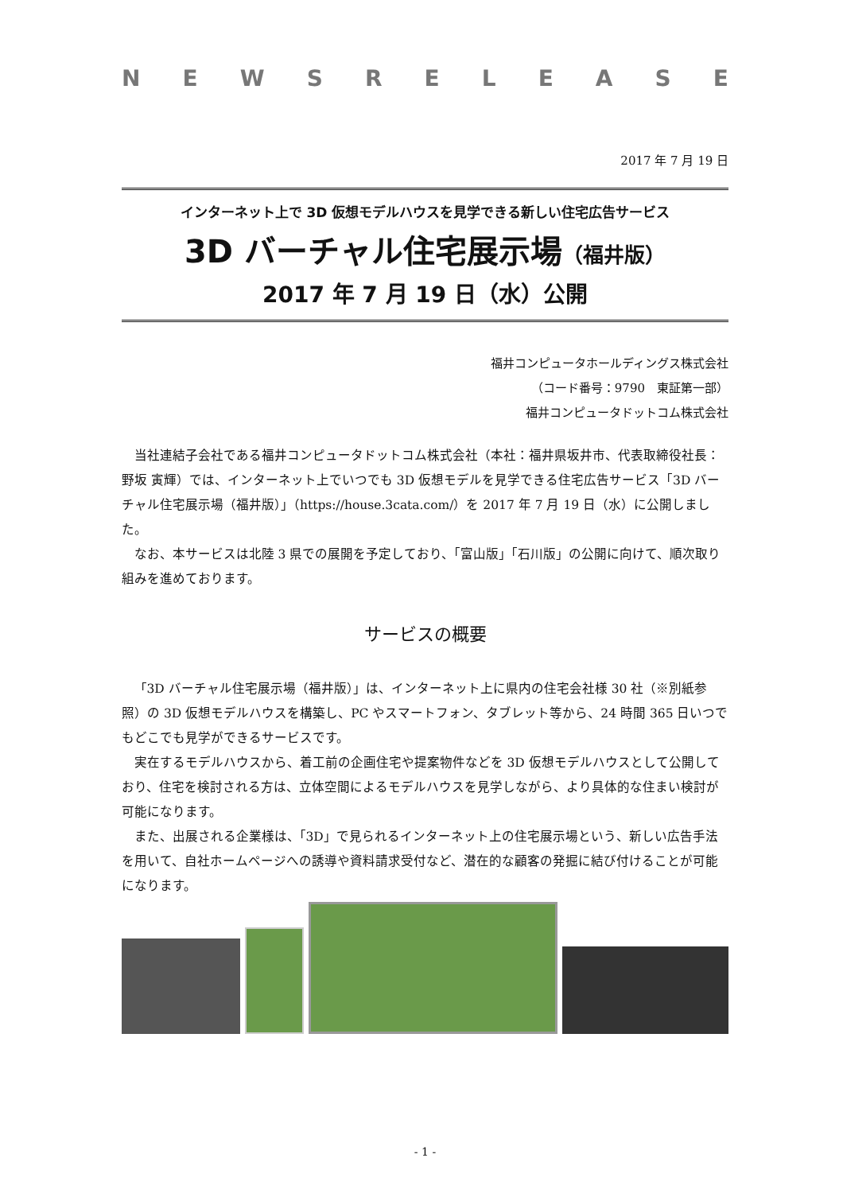NEWSRELEASE
2017 年 7 月 19 日
インターネット上で 3D 仮想モデルハウスを見学できる新しい住宅広告サービス
3D バーチャル住宅展示場（福井版）
2017 年 7 月 19 日（水）公開
福井コンピュータホールディングス株式会社
（コード番号：9790　東証第一部）
福井コンピュータドットコム株式会社
当社連結子会社である福井コンピュータドットコム株式会社（本社：福井県坂井市、代表取締役社長：野坂 寅輝）では、インターネット上でいつでも 3D 仮想モデルを見学できる住宅広告サービス「3D バーチャル住宅展示場（福井版）」（https://house.3cata.com/）を 2017 年 7 月 19 日（水）に公開しました。
なお、本サービスは北陸 3 県での展開を予定しており、「富山版」「石川版」の公開に向けて、順次取り組みを進めております。
サービスの概要
「3D バーチャル住宅展示場（福井版）」は、インターネット上に県内の住宅会社様 30 社（※別紙参照）の 3D 仮想モデルハウスを構築し、PC やスマートフォン、タブレット等から、24 時間 365 日いつでもどこでも見学ができるサービスです。
実在するモデルハウスから、着工前の企画住宅や提案物件などを 3D 仮想モデルハウスとして公開しており、住宅を検討される方は、立体空間によるモデルハウスを見学しながら、より具体的な住まい検討が可能になります。
また、出展される企業様は、「3D」で見られるインターネット上の住宅展示場という、新しい広告手法を用いて、自社ホームページへの誘導や資料請求受付など、潜在的な顧客の発掘に結び付けることが可能になります。
- 1 -